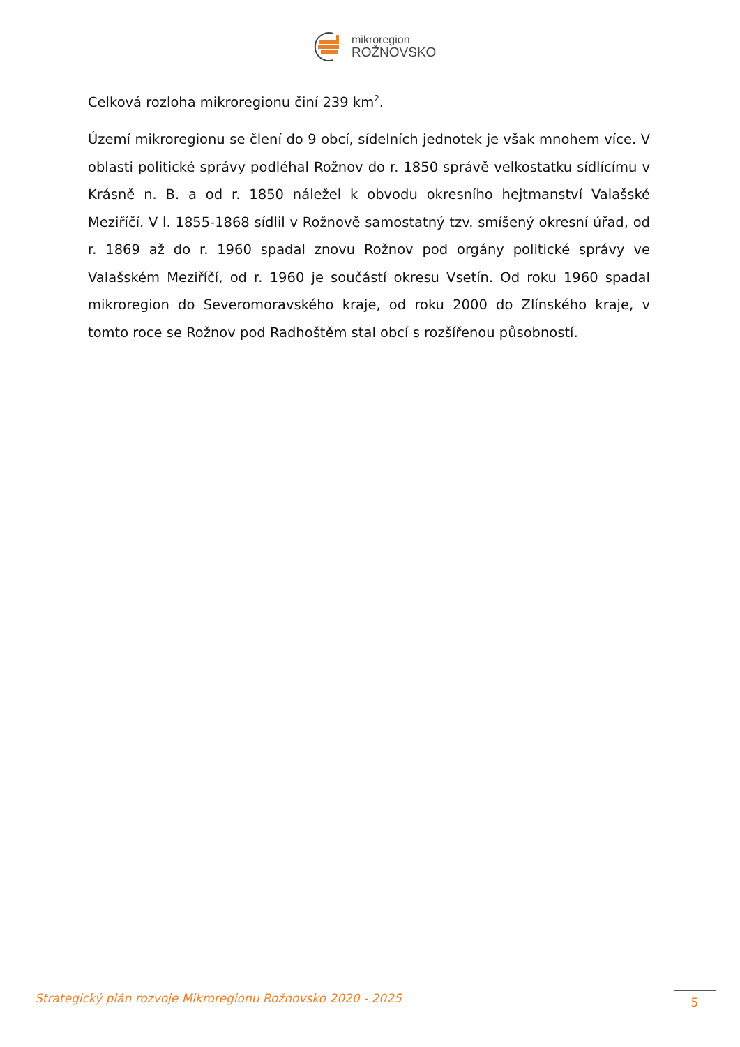mikroregion
ROŽNOVSKO
Celková rozloha mikroregionu činí 239 km<sup>2</sup>.
Území mikroregionu se člení do 9 obcí, sídelních jednotek je však mnohem více. V oblasti politické správy podléhal Rožnov do r. 1850 správě velkostatku sídlícímu v Krásně n. B. a od r. 1850 náležel k obvodu okresního hejtmanství Valašské Meziříčí. V l. 1855-1868 sídlil v Rožnově samostatný tzv. smíšený okresní úřad, od r. 1869 až do r. 1960 spadal znovu Rožnov pod orgány politické správy ve Valašském Meziříčí, od r. 1960 je součástí okresu Vsetín. Od roku 1960 spadal mikroregion do Severomoravského kraje, od roku 2000 do Zlínského kraje, v tomto roce se Rožnov pod Radhoštěm stal obcí s rozšířenou působností.
Strategický plán rozvoje Mikroregionu Rožnovsko 2020 - 2025
5